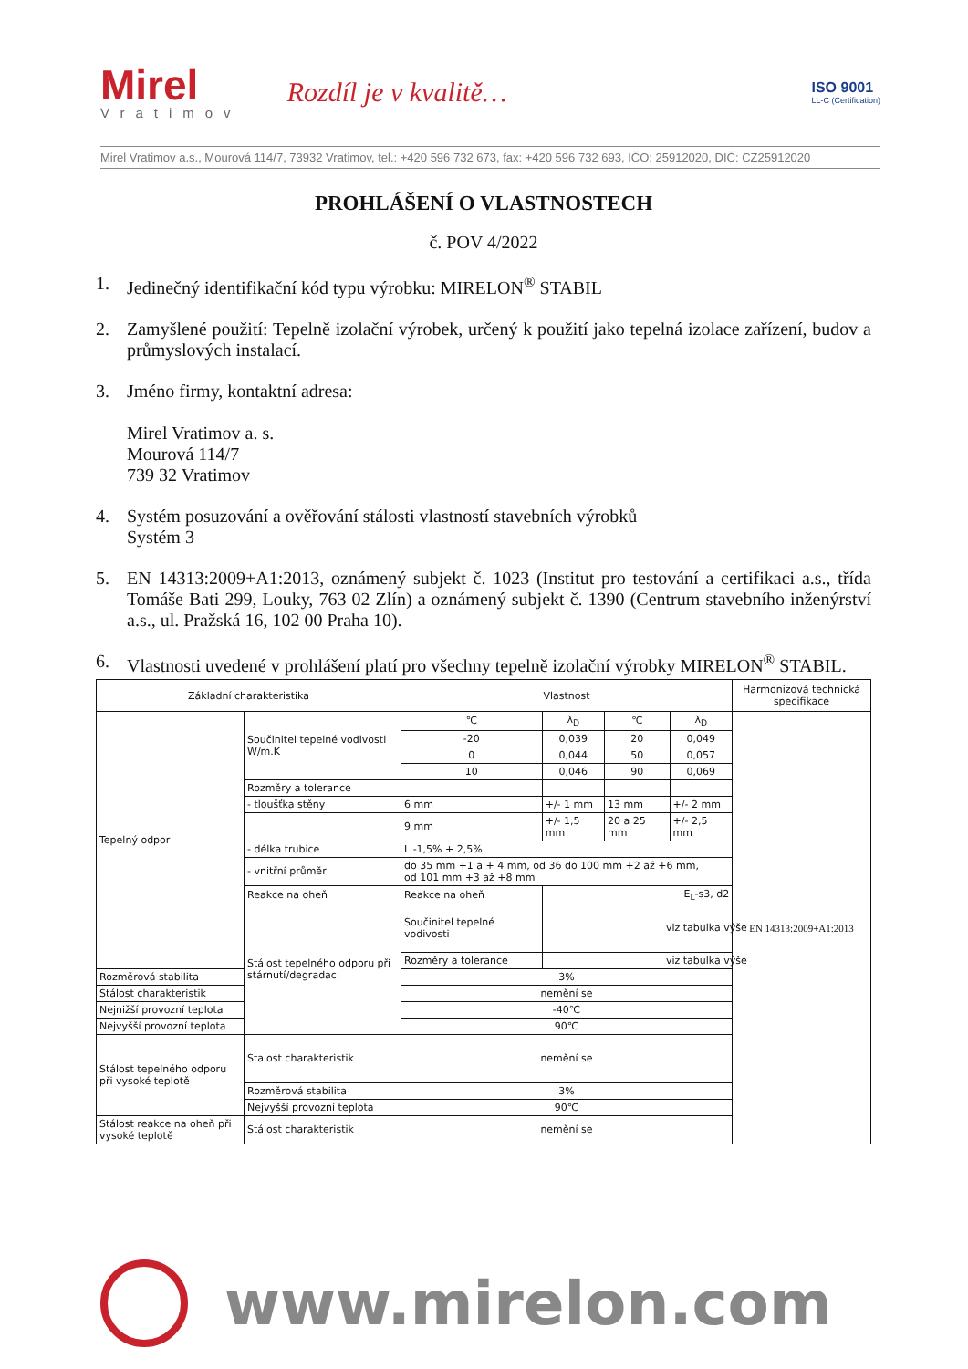Mirel
Vratimov
Rozdíl je v kvalitě…
ISO 9001
LL-C (Certification)
Mirel Vratimov a.s., Mourová 114/7, 73932 Vratimov, tel.: +420 596 732 673, fax: +420 596 732 693, IČO: 25912020, DIČ: CZ25912020
PROHLÁŠENÍ O VLASTNOSTECH
č. POV 4/2022
1. Jedinečný identifikační kód typu výrobku: MIRELON<sup>®</sup> STABIL
2. Zamyšlené použití: Tepelně izolační výrobek, určený k použití jako tepelná izolace zařízení, budov a průmyslových instalací.
3. Jméno firmy, kontaktní adresa:
Mirel Vratimov a. s.
Mourová 114/7
739 32 Vratimov
4. Systém posuzování a ověřování stálosti vlastností stavebních výrobků
Systém 3
5. EN 14313:2009+A1:2013, oznámený subjekt č. 1023 (Institut pro testování a certifikaci a.s., třída Tomáše Bati 299, Louky, 763 02 Zlín) a oznámený subjekt č. 1390 (Centrum stavebního inženýrství a.s., ul. Pražská 16, 102 00 Praha 10).
6. Vlastnosti uvedené v prohlášení platí pro všechny tepelně izolační výrobky MIRELON<sup>®</sup> STABIL.
| Základní charakteristika | | Vlastnost | | | | Harmonizová technická specifikace |
| Tepelný odpor | Součinitel tepelné vodivosti W/m.K | ℃ | λ<sub>D</sub> | ℃ | λ<sub>D</sub> | EN 14313:2009+A1:2013 |
| | | -20 | 0,039 | 20 | 0,049 | |
| | | 0 | 0,044 | 50 | 0,057 | |
| | | 10 | 0,046 | 90 | 0,069 | |
| | Rozměry a tolerance | | | | | |
| | - tloušťka stěny | 6 mm | +/- 1 mm | 13 mm | +/- 2 mm | |
| | | 9 mm | +/- 1,5 mm | 20 a 25 mm | +/- 2,5 mm | |
| | - délka trubice | L -1,5% + 2,5% | | | | |
| | - vnitřní průměr | do 35 mm +1 a + 4 mm, od 36 do 100 mm +2 až +6 mm, od 101 mm +3 až +8 mm | | | | |
| | Reakce na oheň | Reakce na oheň | E<sub>L</sub>-s3, d2 | | | |
| | Stálost tepelného odporu při stárnutí/degradaci | Součinitel tepelné vodivosti | viz tabulka výše | | | |
| | | Rozměry a tolerance | viz tabulka výše | | | |
| Rozměrová stabilita | | 3% | | | | |
| Stálost charakteristik | | nemění se | | | | |
| Nejnižší provozní teplota | | -40℃ | | | | |
| Nejvyšší provozní teplota | | 90℃ | | | | |
| Stálost tepelného odporu při vysoké teplotě | Stalost charakteristik | nemění se | | | | |
| | Rozměrová stabilita | 3% | | | | |
| | Nejvyšší provozní teplota | 90℃ | | | | |
| Stálost reakce na oheň při vysoké teplotě | Stálost charakteristik | nemění se | | | | |
www.mirelon.com